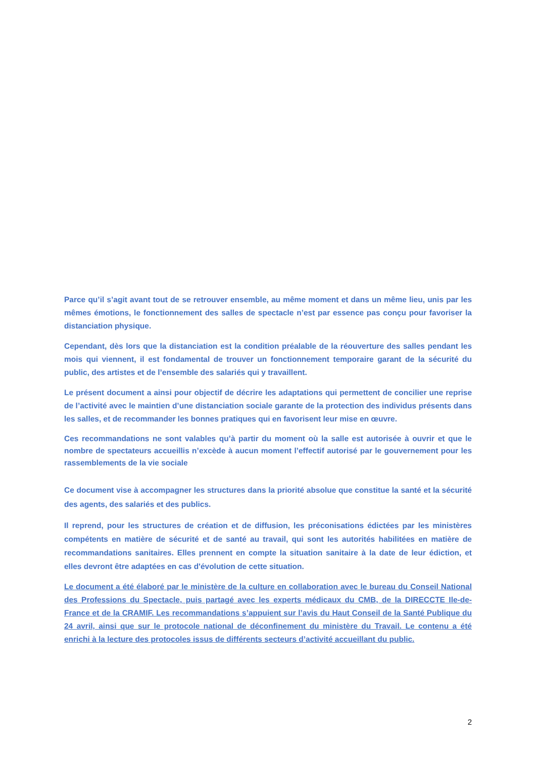Parce qu’il s’agit avant tout de se retrouver ensemble, au même moment et dans un même lieu, unis par les mêmes émotions, le fonctionnement des salles de spectacle n’est par essence pas conçu pour favoriser la distanciation physique.
Cependant, dès lors que la distanciation est la condition préalable de la réouverture des salles pendant les mois qui viennent, il est fondamental de trouver un fonctionnement temporaire garant de la sécurité du public, des artistes et de l’ensemble des salariés qui y travaillent.
Le présent document a ainsi pour objectif de décrire les adaptations qui permettent de concilier une reprise de l’activité avec le maintien d’une distanciation sociale garante de la protection des individus présents dans les salles, et de recommander les bonnes pratiques qui en favorisent leur mise en œuvre.
Ces recommandations ne sont valables qu’à partir du moment où la salle est autorisée à ouvrir et que le nombre de spectateurs accueillis n’excède à aucun moment l’effectif autorisé par le gouvernement pour les rassemblements de la vie sociale
Ce document vise à accompagner les structures dans la priorité absolue que constitue la santé et la sécurité des agents, des salariés et des publics.
Il reprend, pour les structures de création et de diffusion, les préconisations édictées par les ministères compétents en matière de sécurité et de santé au travail, qui sont les autorités habilitées en matière de recommandations sanitaires. Elles prennent en compte la situation sanitaire à la date de leur édiction, et elles devront être adaptées en cas d'évolution de cette situation.
Le document a été élaboré par le ministère de la culture en collaboration avec le bureau du Conseil National des Professions du Spectacle, puis partagé avec les experts médicaux du CMB, de la DIRECCTE Ile-de-France et de la CRAMIF. Les recommandations s’appuient sur l’avis du Haut Conseil de la Santé Publique du 24 avril, ainsi que sur le protocole national de déconfinement du ministère du Travail. Le contenu a été enrichi à la lecture des protocoles issus de différents secteurs d’activité accueillant du public.
2